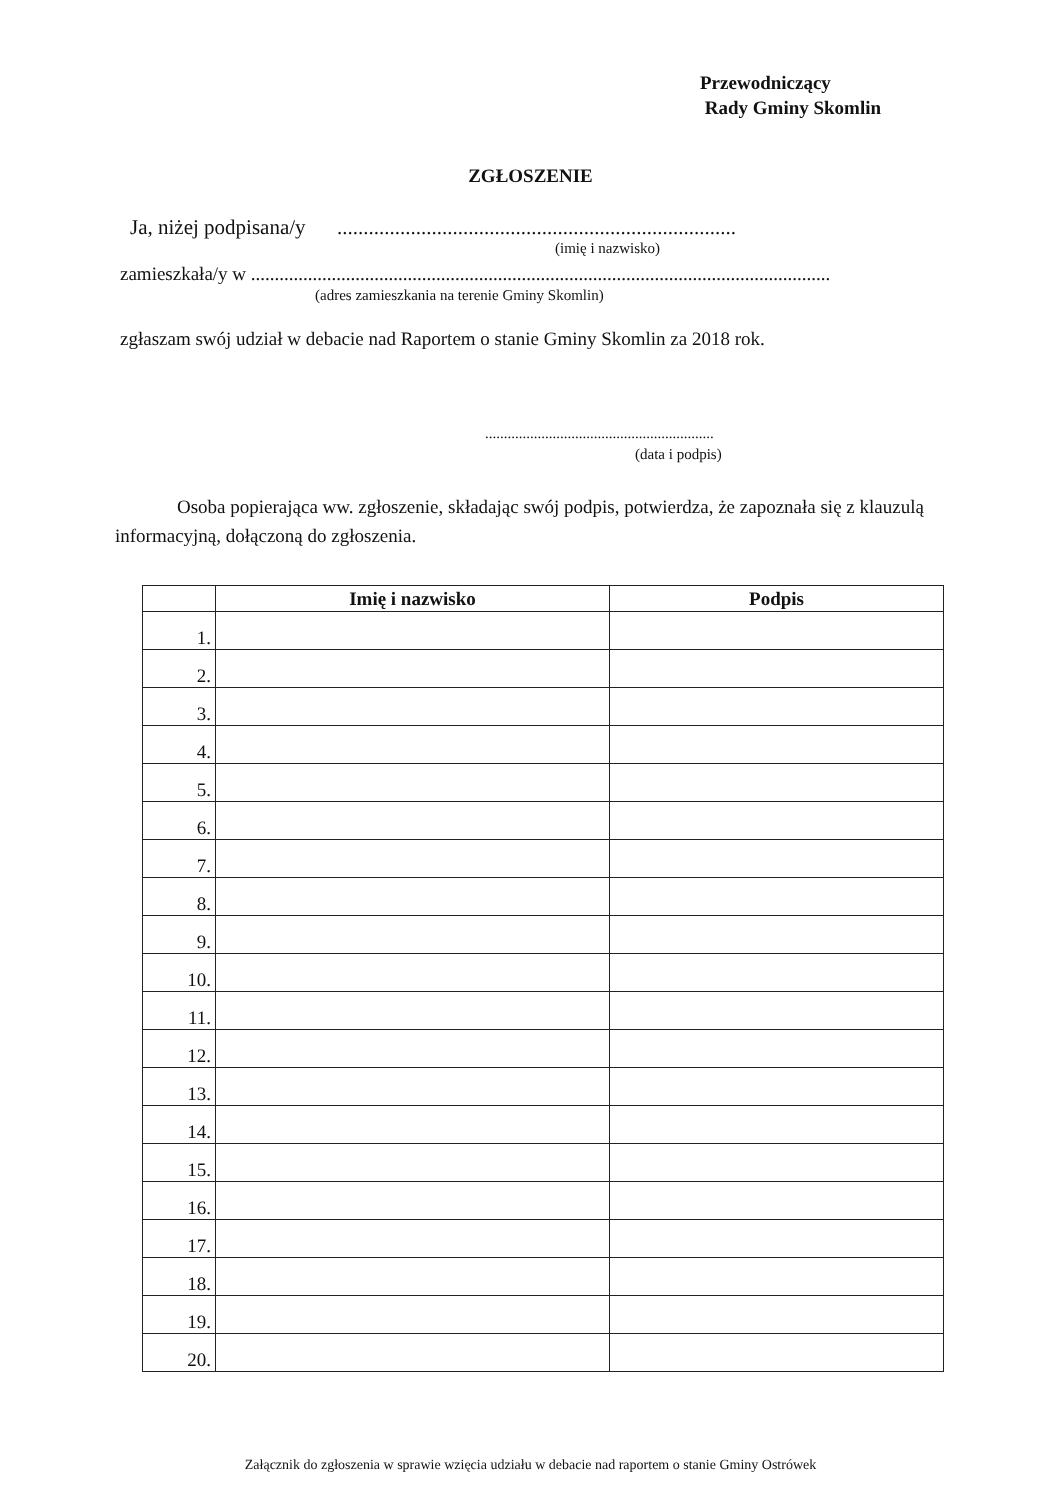Przewodniczący
Rady Gminy Skomlin
ZGŁOSZENIE
Ja, niżej podpisana/y ............................................................................
(imię i nazwisko)
zamieszkała/y w ..........................................................................................................................
(adres zamieszkania na terenie Gminy Skomlin)
zgłaszam swój udział w debacie nad Raportem o stanie Gminy Skomlin za 2018 rok.
.............................................................
(data i podpis)
Osoba popierająca ww. zgłoszenie, składając swój podpis, potwierdza, że zapoznała się z klauzulą informacyjną, dołączoną do zgłoszenia.
| | Imię i nazwisko | Podpis |
| --- | --- | --- |
| 1. | | |
| 2. | | |
| 3. | | |
| 4. | | |
| 5. | | |
| 6. | | |
| 7. | | |
| 8. | | |
| 9. | | |
| 10. | | |
| 11. | | |
| 12. | | |
| 13. | | |
| 14. | | |
| 15. | | |
| 16. | | |
| 17. | | |
| 18. | | |
| 19. | | |
| 20. | | |
Załącznik do zgłoszenia w sprawie wzięcia udziału w debacie nad raportem o stanie Gminy Ostrówek